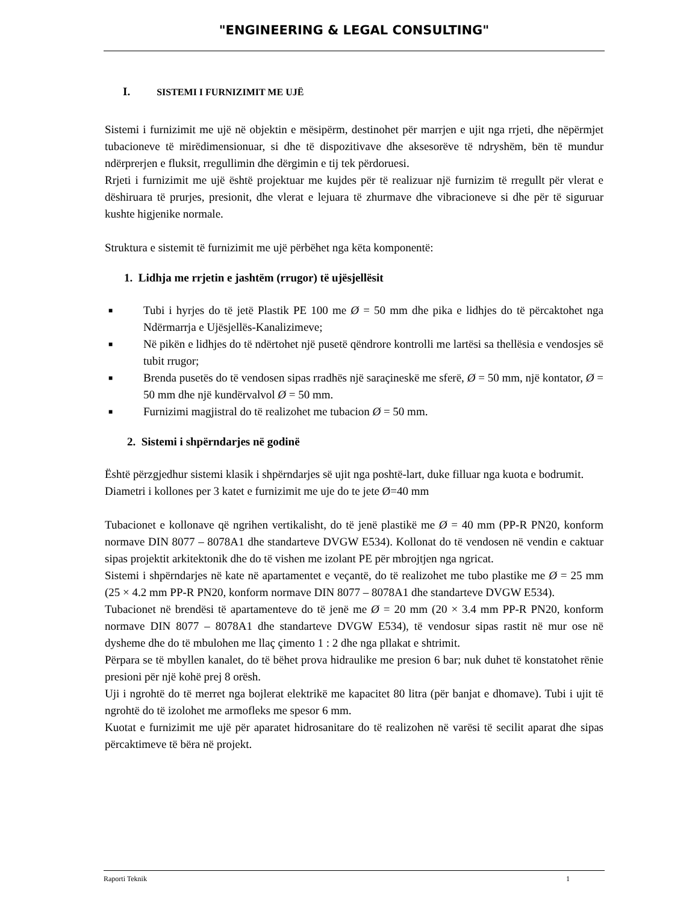"ENGINEERING & LEGAL CONSULTING"
I. SISTEMI I FURNIZIMIT ME UJË
Sistemi i furnizimit me ujë në objektin e mësipërm, destinohet për marrjen e ujit nga rrjeti, dhe nëpërmjet tubacioneve të mirëdimensionuar, si dhe të dispozitivave dhe aksesorëve të ndryshëm, bën të mundur ndërprerjen e fluksit, rregullimin dhe dërgimin e tij tek përdoruesi.
Rrjeti i furnizimit me ujë është projektuar me kujdes për të realizuar një furnizim të rregullt për vlerat e dëshiruara të prurjes, presionit, dhe vlerat e lejuara të zhurmave dhe vibracioneve si dhe për të siguruar kushte higjenike normale.
Struktura e sistemit të furnizimit me ujë përbëhet nga këta komponentë:
1. Lidhja me rrjetin e jashtëm (rrugor) të ujësjellësit
■ Tubi i hyrjes do të jetë Plastik PE 100 me Ø = 50 mm dhe pika e lidhjes do të përcaktohet nga Ndërmarrja e Ujësjellës-Kanalizimeve;
■ Në pikën e lidhjes do të ndërtohet një pusetë qëndrore kontrolli me lartësi sa thellësia e vendosjes së tubit rrugor;
■ Brenda pusetës do të vendosen sipas rradhës një saraçineskë me sferë, Ø = 50 mm, një kontator, Ø = 50 mm dhe një kundërvalvol Ø = 50 mm.
■ Furnizimi magjistral do të realizohet me tubacion Ø = 50 mm.
2. Sistemi i shpërndarjes në godinë
Është përzgjedhur sistemi klasik i shpërndarjes së ujit nga poshtë-lart, duke filluar nga kuota e bodrumit.
Diametri i kollones per 3 katet e furnizimit me uje do te jete Ø=40 mm
Tubacionet e kollonave që ngrihen vertikalisht, do të jenë plastikë me Ø = 40 mm (PP-R PN20, konform normave DIN 8077 – 8078A1 dhe standarteve DVGW E534). Kollonat do të vendosen në vendin e caktuar sipas projektit arkitektonik dhe do të vishen me izolant PE për mbrojtjen nga ngricat.
Sistemi i shpërndarjes në kate në apartamentet e veçantë, do të realizohet me tubo plastike me Ø = 25 mm (25 × 4.2 mm PP-R PN20, konform normave DIN 8077 – 8078A1 dhe standarteve DVGW E534).
Tubacionet në brendësi të apartamenteve do të jenë me Ø = 20 mm (20 × 3.4 mm PP-R PN20, konform normave DIN 8077 – 8078A1 dhe standarteve DVGW E534), të vendosur sipas rastit në mur ose në dysheme dhe do të mbulohen me llaç çimento 1 : 2 dhe nga pllakat e shtrimit.
Përpara se të mbyllen kanalet, do të bëhet prova hidraulike me presion 6 bar; nuk duhet të konstatohet rënie presioni për një kohë prej 8 orësh.
Uji i ngrohtë do të merret nga bojlerat elektrikë me kapacitet 80 litra (për banjat e dhomave). Tubi i ujit të ngrohtë do të izolohet me armofleks me spesor 6 mm.
Kuotat e furnizimit me ujë për aparatet hidrosanitare do të realizohen në varësi të secilit aparat dhe sipas përcaktimeve të bëra në projekt.
Raporti Teknik 1